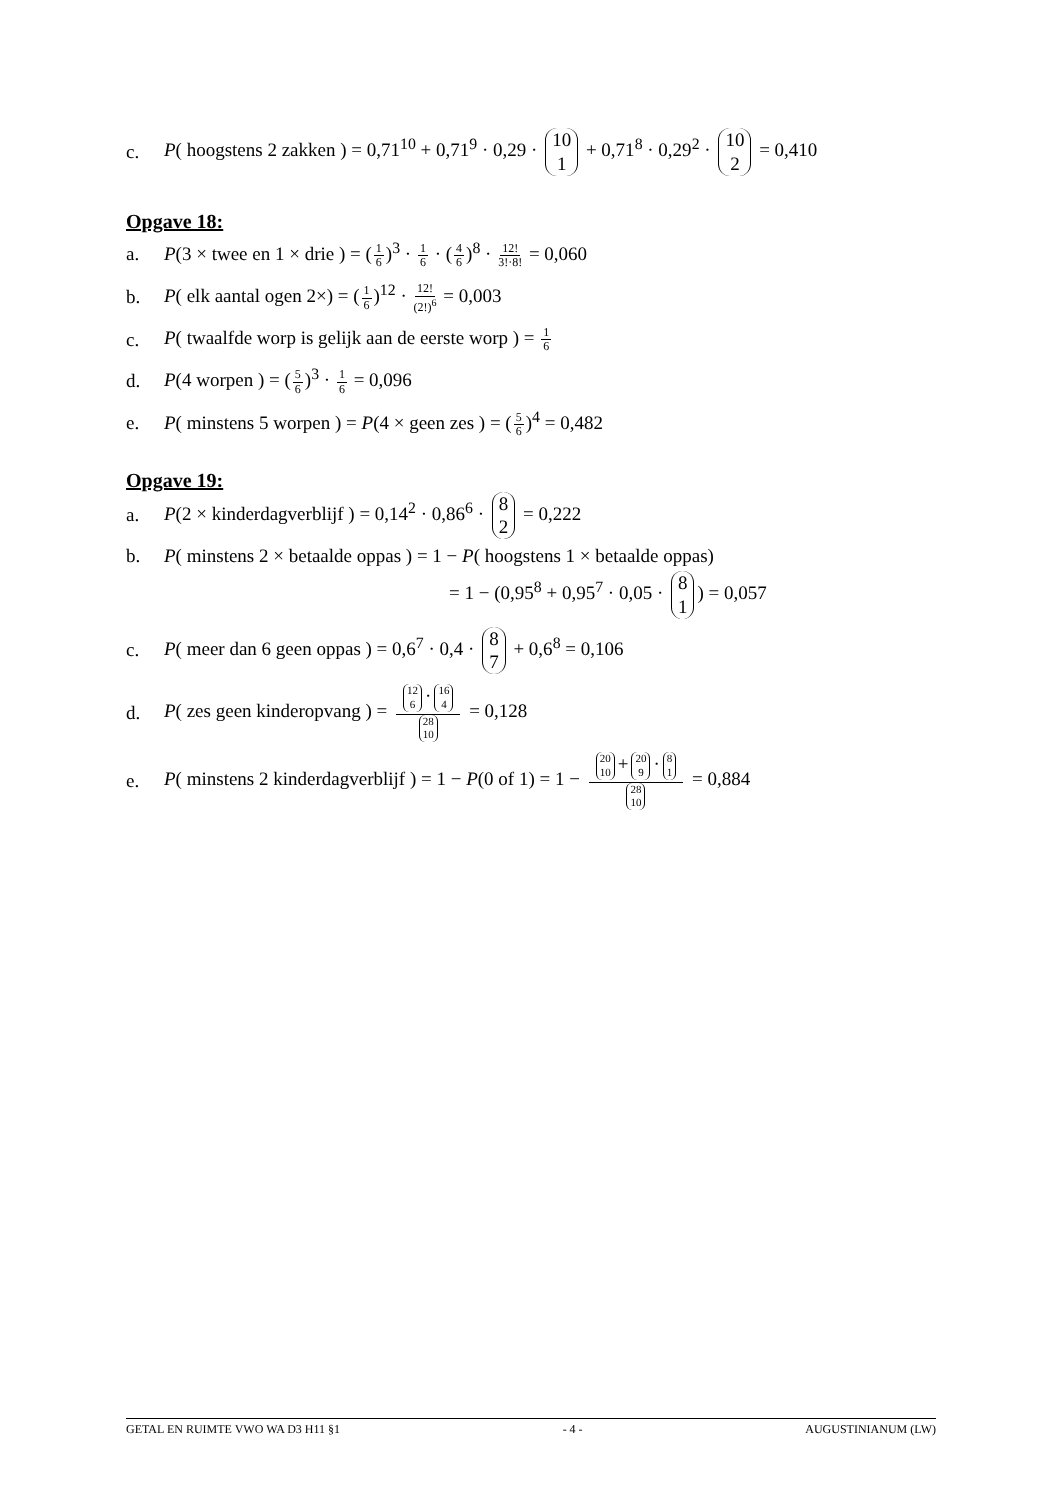c. P( hoogstens 2 zakken ) = 0,71<sup>10</sup> + 0,71<sup>9</sup> · 0,29 · 10 1 + 0,71<sup>8</sup> · 0,29<sup>2</sup> · 10 2 = 0,410
Opgave 18:
a. P(3 × twee en 1 × drie ) = (1 6)<sup>3</sup> · 1 6 · (4 6)<sup>8</sup> · 12! 3!·8! = 0,060
b. P( elk aantal ogen 2×) = (1 6)<sup>12</sup> · 12! (2!)<sup>6</sup> = 0,003
c. P( twaalfde worp is gelijk aan de eerste worp ) = 1 6
d. P(4 worpen ) = (5 6)<sup>3</sup> · 1 6 = 0,096
e. P( minstens 5 worpen ) = P(4 × geen zes ) = (5 6)<sup>4</sup> = 0,482
Opgave 19:
a. P(2 × kinderdagverblijf ) = 0,14<sup>2</sup> · 0,86<sup>6</sup> · 8 2 = 0,222
b. P( minstens 2 × betaalde oppas ) = 1 − P( hoogstens 1 × betaalde oppas)
= 1 − (0,95<sup>8</sup> + 0,95<sup>7</sup> · 0,05 · 8 1) = 0,057
c. P( meer dan 6 geen oppas ) = 0,6<sup>7</sup> · 0,4 · 8 7 + 0,6<sup>8</sup> = 0,106
d. P( zes geen kinderopvang ) =
12 6 · 16 4
28 10
= 0,128
e. P( minstens 2 kinderdagverblijf ) = 1 − P(0 of 1) = 1 −
20 10 + 20 9 · 8 1
28 10
= 0,884
GETAL EN RUIMTE VWO WA D3 H11 §1 - 4 - AUGUSTINIANUM (LW)